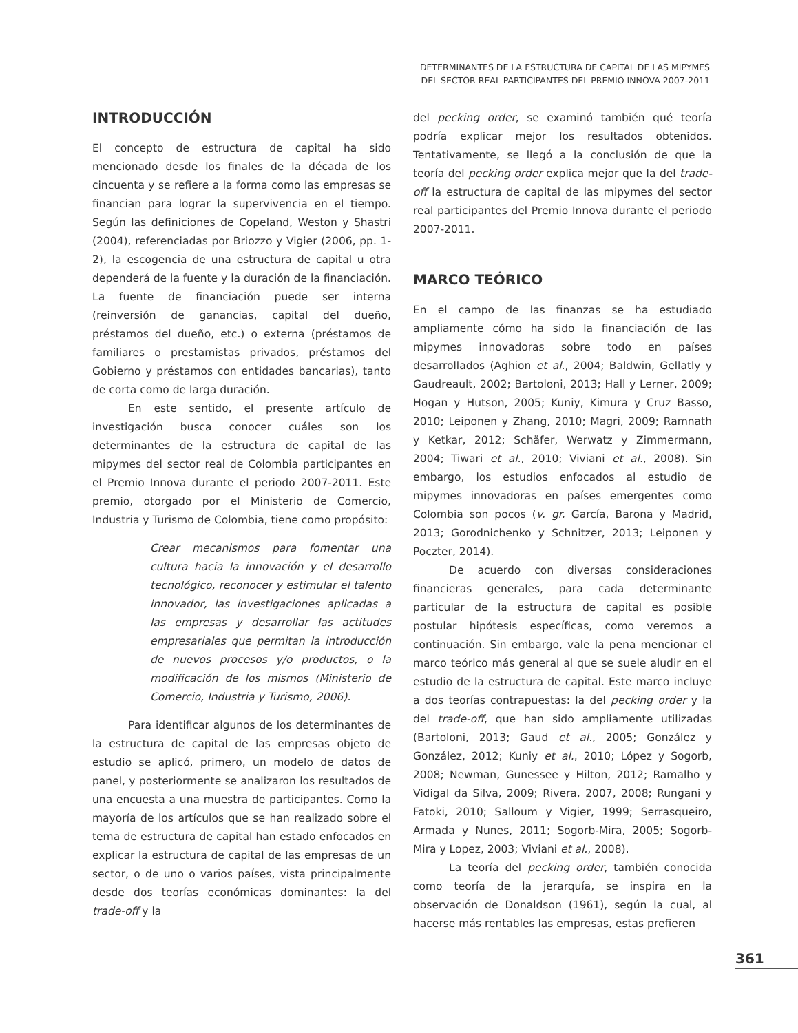DETERMINANTES DE LA ESTRUCTURA DE CAPITAL DE LAS MIPYMES
DEL SECTOR REAL PARTICIPANTES DEL PREMIO INNOVA 2007-2011
INTRODUCCIÓN
El concepto de estructura de capital ha sido mencionado desde los finales de la década de los cincuenta y se refiere a la forma como las empresas se financian para lograr la supervivencia en el tiempo. Según las definiciones de Copeland, Weston y Shastri (2004), referenciadas por Briozzo y Vigier (2006, pp. 1-2), la escogencia de una estructura de capital u otra dependerá de la fuente y la duración de la financiación. La fuente de financiación puede ser interna (reinversión de ganancias, capital del dueño, préstamos del dueño, etc.) o externa (préstamos de familiares o prestamistas privados, préstamos del Gobierno y préstamos con entidades bancarias), tanto de corta como de larga duración.
En este sentido, el presente artículo de investigación busca conocer cuáles son los determinantes de la estructura de capital de las mipymes del sector real de Colombia participantes en el Premio Innova durante el periodo 2007-2011. Este premio, otorgado por el Ministerio de Comercio, Industria y Turismo de Colombia, tiene como propósito:
Crear mecanismos para fomentar una cultura hacia la innovación y el desarrollo tecnológico, reconocer y estimular el talento innovador, las investigaciones aplicadas a las empresas y desarrollar las actitudes empresariales que permitan la introducción de nuevos procesos y/o productos, o la modificación de los mismos (Ministerio de Comercio, Industria y Turismo, 2006).
Para identificar algunos de los determinantes de la estructura de capital de las empresas objeto de estudio se aplicó, primero, un modelo de datos de panel, y posteriormente se analizaron los resultados de una encuesta a una muestra de participantes. Como la mayoría de los artículos que se han realizado sobre el tema de estructura de capital han estado enfocados en explicar la estructura de capital de las empresas de un sector, o de uno o varios países, vista principalmente desde dos teorías económicas dominantes: la del trade-off y la
del pecking order, se examinó también qué teoría podría explicar mejor los resultados obtenidos. Tentativamente, se llegó a la conclusión de que la teoría del pecking order explica mejor que la del trade-off la estructura de capital de las mipymes del sector real participantes del Premio Innova durante el periodo 2007-2011.
MARCO TEÓRICO
En el campo de las finanzas se ha estudiado ampliamente cómo ha sido la financiación de las mipymes innovadoras sobre todo en países desarrollados (Aghion et al., 2004; Baldwin, Gellatly y Gaudreault, 2002; Bartoloni, 2013; Hall y Lerner, 2009; Hogan y Hutson, 2005; Kuniy, Kimura y Cruz Basso, 2010; Leiponen y Zhang, 2010; Magri, 2009; Ramnath y Ketkar, 2012; Schäfer, Werwatz y Zimmermann, 2004; Tiwari et al., 2010; Viviani et al., 2008). Sin embargo, los estudios enfocados al estudio de mipymes innovadoras en países emergentes como Colombia son pocos (v. gr. García, Barona y Madrid, 2013; Gorodnichenko y Schnitzer, 2013; Leiponen y Poczter, 2014).
De acuerdo con diversas consideraciones financieras generales, para cada determinante particular de la estructura de capital es posible postular hipótesis específicas, como veremos a continuación. Sin embargo, vale la pena mencionar el marco teórico más general al que se suele aludir en el estudio de la estructura de capital. Este marco incluye a dos teorías contrapuestas: la del pecking order y la del trade-off, que han sido ampliamente utilizadas (Bartoloni, 2013; Gaud et al., 2005; González y González, 2012; Kuniy et al., 2010; López y Sogorb, 2008; Newman, Gunessee y Hilton, 2012; Ramalho y Vidigal da Silva, 2009; Rivera, 2007, 2008; Rungani y Fatoki, 2010; Salloum y Vigier, 1999; Serrasqueiro, Armada y Nunes, 2011; Sogorb-Mira, 2005; Sogorb-Mira y Lopez, 2003; Viviani et al., 2008).
La teoría del pecking order, también conocida como teoría de la jerarquía, se inspira en la observación de Donaldson (1961), según la cual, al hacerse más rentables las empresas, estas prefieren
361